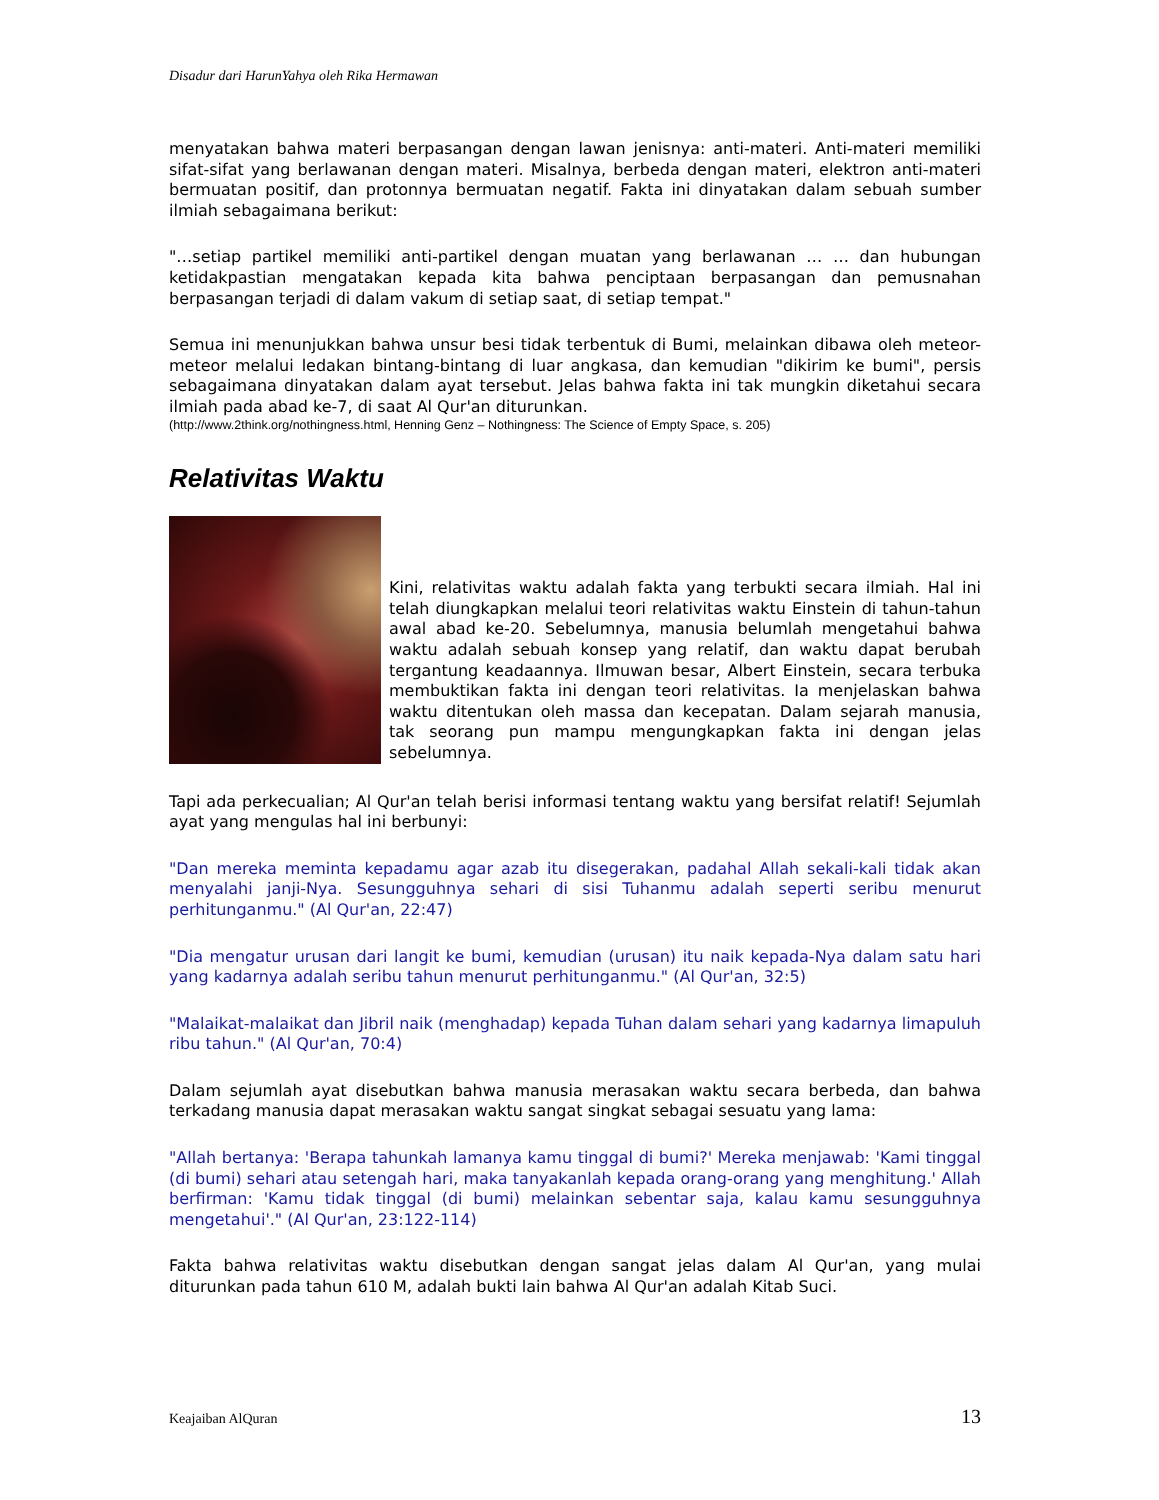Disadur dari HarunYahya oleh Rika Hermawan
menyatakan bahwa materi berpasangan dengan lawan jenisnya: anti-materi. Anti-materi memiliki sifat-sifat yang berlawanan dengan materi. Misalnya, berbeda dengan materi, elektron anti-materi bermuatan positif, dan protonnya bermuatan negatif. Fakta ini dinyatakan dalam sebuah sumber ilmiah sebagaimana berikut:
"…setiap partikel memiliki anti-partikel dengan muatan yang berlawanan … … dan hubungan ketidakpastian mengatakan kepada kita bahwa penciptaan berpasangan dan pemusnahan berpasangan terjadi di dalam vakum di setiap saat, di setiap tempat."
Semua ini menunjukkan bahwa unsur besi tidak terbentuk di Bumi, melainkan dibawa oleh meteor-meteor melalui ledakan bintang-bintang di luar angkasa, dan kemudian "dikirim ke bumi", persis sebagaimana dinyatakan dalam ayat tersebut. Jelas bahwa fakta ini tak mungkin diketahui secara ilmiah pada abad ke-7, di saat Al Qur'an diturunkan.
(http://www.2think.org/nothingness.html, Henning Genz – Nothingness: The Science of Empty Space, s. 205)
Relativitas Waktu
Kini, relativitas waktu adalah fakta yang terbukti secara ilmiah. Hal ini telah diungkapkan melalui teori relativitas waktu Einstein di tahun-tahun awal abad ke-20. Sebelumnya, manusia belumlah mengetahui bahwa waktu adalah sebuah konsep yang relatif, dan waktu dapat berubah tergantung keadaannya. Ilmuwan besar, Albert Einstein, secara terbuka membuktikan fakta ini dengan teori relativitas. Ia menjelaskan bahwa waktu ditentukan oleh massa dan kecepatan. Dalam sejarah manusia, tak seorang pun mampu mengungkapkan fakta ini dengan jelas sebelumnya.
Tapi ada perkecualian; Al Qur'an telah berisi informasi tentang waktu yang bersifat relatif! Sejumlah ayat yang mengulas hal ini berbunyi:
"Dan mereka meminta kepadamu agar azab itu disegerakan, padahal Allah sekali-kali tidak akan menyalahi janji-Nya. Sesungguhnya sehari di sisi Tuhanmu adalah seperti seribu menurut perhitunganmu." (Al Qur'an, 22:47)
"Dia mengatur urusan dari langit ke bumi, kemudian (urusan) itu naik kepada-Nya dalam satu hari yang kadarnya adalah seribu tahun menurut perhitunganmu." (Al Qur'an, 32:5)
"Malaikat-malaikat dan Jibril naik (menghadap) kepada Tuhan dalam sehari yang kadarnya limapuluh ribu tahun." (Al Qur'an, 70:4)
Dalam sejumlah ayat disebutkan bahwa manusia merasakan waktu secara berbeda, dan bahwa terkadang manusia dapat merasakan waktu sangat singkat sebagai sesuatu yang lama:
"Allah bertanya: 'Berapa tahunkah lamanya kamu tinggal di bumi?' Mereka menjawab: 'Kami tinggal (di bumi) sehari atau setengah hari, maka tanyakanlah kepada orang-orang yang menghitung.' Allah berfirman: 'Kamu tidak tinggal (di bumi) melainkan sebentar saja, kalau kamu sesungguhnya mengetahui'." (Al Qur'an, 23:122-114)
Fakta bahwa relativitas waktu disebutkan dengan sangat jelas dalam Al Qur'an, yang mulai diturunkan pada tahun 610 M, adalah bukti lain bahwa Al Qur'an adalah Kitab Suci.
Keajaiban AlQuran 13